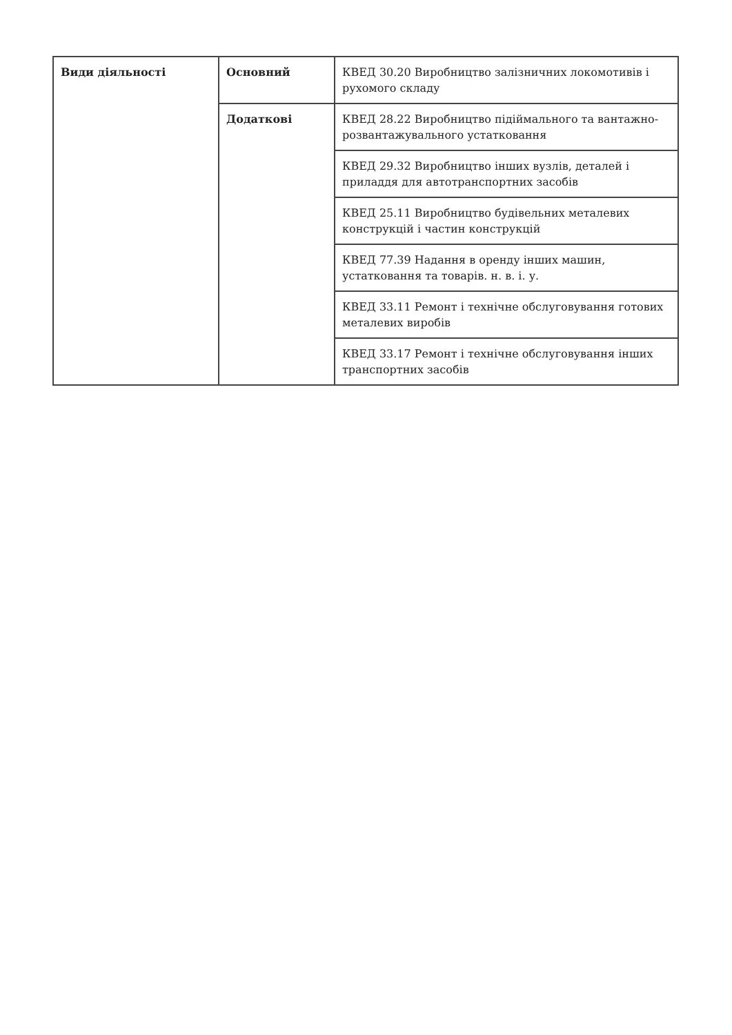| Види діяльності | Основний | КВЕД 30.20 Виробництво залізничних локомотивів і рухомого складу |
| | Додаткові | КВЕД 28.22 Виробництво підіймального та вантажно-розвантажувального устатковання |
| | | КВЕД 29.32 Виробництво інших вузлів, деталей і приладдя для автотранспортних засобів |
| | | КВЕД 25.11 Виробництво будівельних металевих конструкцій і частин конструкцій |
| | | КВЕД 77.39 Надання в оренду інших машин, устатковання та товарів. н. в. і. у. |
| | | КВЕД 33.11 Ремонт і технічне обслуговування готових металевих виробів |
| | | КВЕД 33.17 Ремонт і технічне обслуговування інших транспортних засобів |